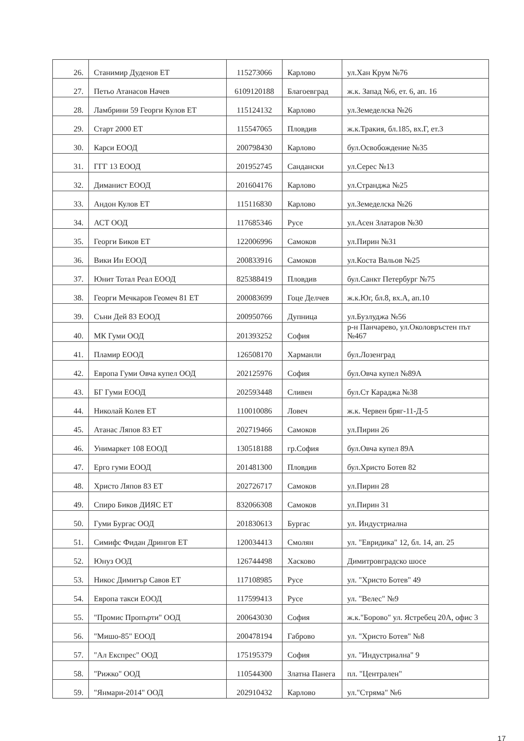| 26. | Станимир Дуденов ЕТ | 115273066 | Карлово | ул.Хан Крум №76 |
| 27. | Петьо Атанасов Начев | 6109120188 | Благоевград | ж.к. Запад №6, ет. 6, ап. 16 |
| 28. | Ламбрини 59 Георги Кулов ЕТ | 115124132 | Карлово | ул.Земеделска №26 |
| 29. | Старт 2000 ЕТ | 115547065 | Пловдив | ж.к.Тракия, бл.185, вх.Г, ет.3 |
| 30. | Карси ЕООД | 200798430 | Карлово | бул.Освобождение №35 |
| 31. | ГГГ 13 ЕООД | 201952745 | Сандански | ул.Серес №13 |
| 32. | Диманист ЕООД | 201604176 | Карлово | ул.Странджа №25 |
| 33. | Андон Кулов ЕТ | 115116830 | Карлово | ул.Земеделска №26 |
| 34. | АСТ ООД | 117685346 | Русе | ул.Асен Златаров №30 |
| 35. | Георги Биков ЕТ | 122006996 | Самоков | ул.Пирин №31 |
| 36. | Вики Ин ЕООД | 200833916 | Самоков | ул.Коста Вальов №25 |
| 37. | Юнит Тотал Реал ЕООД | 825388419 | Пловдив | бул.Санкт Петербург №75 |
| 38. | Георги Мечкаров Геомеч 81 ЕТ | 200083699 | Гоце Делчев | ж.к.Юг, бл.8, вх.А, ап.10 |
| 39. | Съни Дей 83 ЕООД | 200950766 | Дупница | ул.Бузлуджа №56 |
| 40. | МК Гуми ООД | 201393252 | София | р-н Панчарево, ул.Околовръстен път №467 |
| 41. | Пламир ЕООД | 126508170 | Харманли | бул.Лозенград |
| 42. | Европа Гуми Овча купел ООД | 202125976 | София | бул.Овча купел №89А |
| 43. | БГ Гуми ЕООД | 202593448 | Сливен | бул.Ст Караджа №38 |
| 44. | Николай Колев ЕТ | 110010086 | Ловеч | ж.к. Червен бряг-11-Д-5 |
| 45. | Атанас Ляпов 83 ЕТ | 202719466 | Самоков | ул.Пирин 26 |
| 46. | Унимаркет 108 ЕООД | 130518188 | гр.София | бул.Овча купел 89А |
| 47. | Ерго гуми ЕООД | 201481300 | Пловдив | бул.Христо Ботев 82 |
| 48. | Христо Ляпов 83 ЕТ | 202726717 | Самоков | ул.Пирин 28 |
| 49. | Спиро Биков ДИЯС ЕТ | 832066308 | Самоков | ул.Пирин 31 |
| 50. | Гуми Бургас ООД | 201830613 | Бургас | ул. Индустриална |
| 51. | Симифс Фидан Дрингов ЕТ | 120034413 | Смолян | ул. "Евридика" 12, бл. 14, ап. 25 |
| 52. | Юнуз ООД | 126744498 | Хасково | Димитровградско шосе |
| 53. | Никос Димитър Савов ЕТ | 117108985 | Русе | ул. "Христо Ботев" 49 |
| 54. | Европа такси ЕООД | 117599413 | Русе | ул. "Велес" №9 |
| 55. | "Промис Пропърти" ООД | 200643030 | София | ж.к."Борово" ул. Ястребец 20А, офис 3 |
| 56. | "Мишо-85" ЕООД | 200478194 | Габрово | ул. "Христо Ботев" №8 |
| 57. | "Ал Експрес" ООД | 175195379 | София | ул. "Индустриална" 9 |
| 58. | "Рижко" ООД | 110544300 | Златна Панега | пл. "Централен" |
| 59. | "Янмари-2014" ООД | 202910432 | Карлово | ул."Стряма" №6 |
17